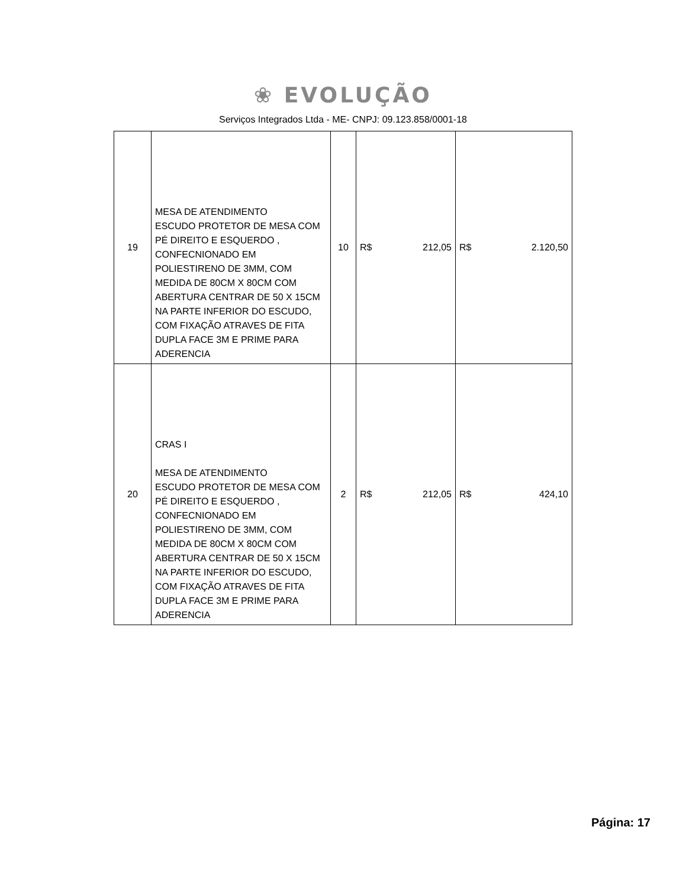❀ EVOLUÇÃO
Serviços Integrados Ltda - ME- CNPJ: 09.123.858/0001-18
| 19 | MESA DE ATENDIMENTO ESCUDO PROTETOR DE MESA COM PÉ DIREITO E ESQUERDO , CONFECNIONADO EM POLIESTIRENO DE 3MM, COM MEDIDA DE 80CM X 80CM COM ABERTURA CENTRAR DE 50 X 15CM NA PARTE INFERIOR DO ESCUDO, COM FIXAÇÃO ATRAVES DE FITA DUPLA FACE 3M E PRIME PARA ADERENCIA | 10 | R$ | 212,05 | R$ | 2.120,50 |
| 20 | CRAS I MESA DE ATENDIMENTO ESCUDO PROTETOR DE MESA COM PÉ DIREITO E ESQUERDO , CONFECNIONADO EM POLIESTIRENO DE 3MM, COM MEDIDA DE 80CM X 80CM COM ABERTURA CENTRAR DE 50 X 15CM NA PARTE INFERIOR DO ESCUDO, COM FIXAÇÃO ATRAVES DE FITA DUPLA FACE 3M E PRIME PARA ADERENCIA | 2 | R$ | 212,05 | R$ | 424,10 |
Página: 17